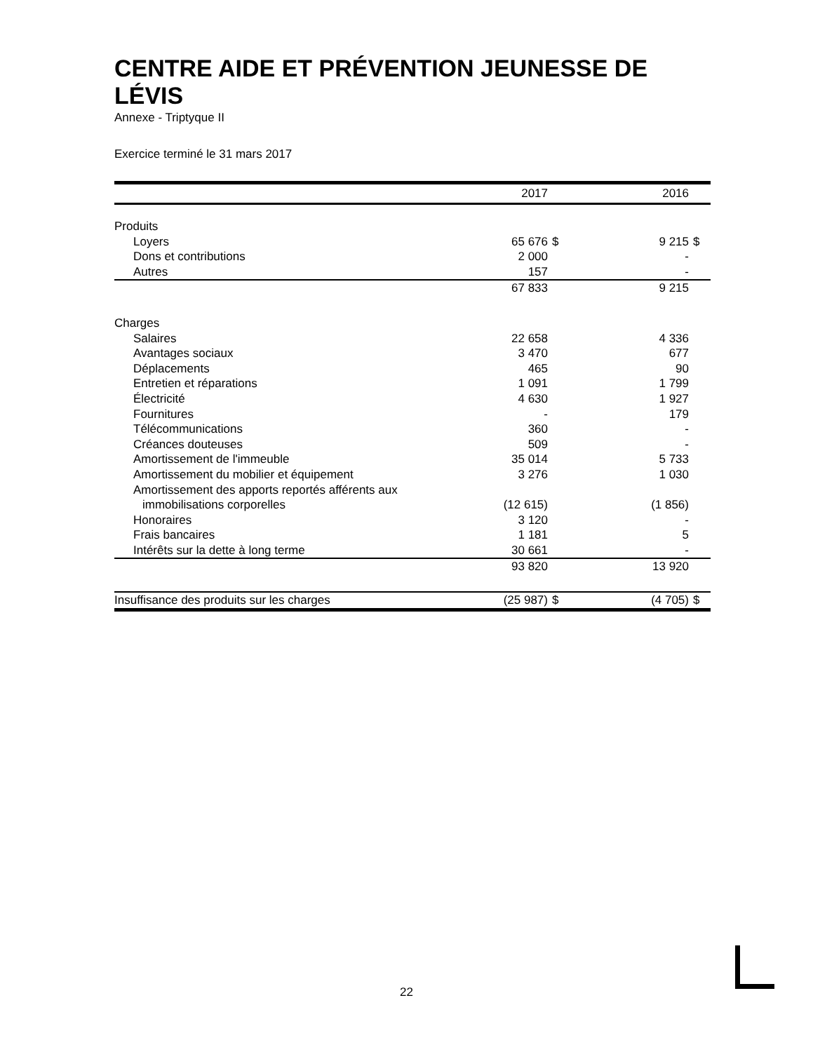CENTRE AIDE ET PRÉVENTION JEUNESSE DE LÉVIS
Annexe - Triptyque II
Exercice terminé le 31 mars 2017
| | 2017 | | | 2016 | |
| Produits | | | | | |
| Loyers | 65 676 | $ | | 9 215 | $ |
| Dons et contributions | 2 000 | | | - | |
| Autres | 157 | | | - | |
| | 67 833 | | | 9 215 | |
| Charges | | | | | |
| Salaires | 22 658 | | | 4 336 | |
| Avantages sociaux | 3 470 | | | 677 | |
| Déplacements | 465 | | | 90 | |
| Entretien et réparations | 1 091 | | | 1 799 | |
| Électricité | 4 630 | | | 1 927 | |
| Fournitures | - | | | 179 | |
| Télécommunications | 360 | | | - | |
| Créances douteuses | 509 | | | - | |
| Amortissement de l'immeuble | 35 014 | | | 5 733 | |
| Amortissement du mobilier et équipement | 3 276 | | | 1 030 | |
| Amortissement des apports reportés afférents aux | | | | | |
| immobilisations corporelles | (12 615) | | | (1 856) | |
| Honoraires | 3 120 | | | - | |
| Frais bancaires | 1 181 | | | 5 | |
| Intérêts sur la dette à long terme | 30 661 | | | - | |
| | 93 820 | | | 13 920 | |
| Insuffisance des produits sur les charges | (25 987) | $ | | (4 705) | $ |
22